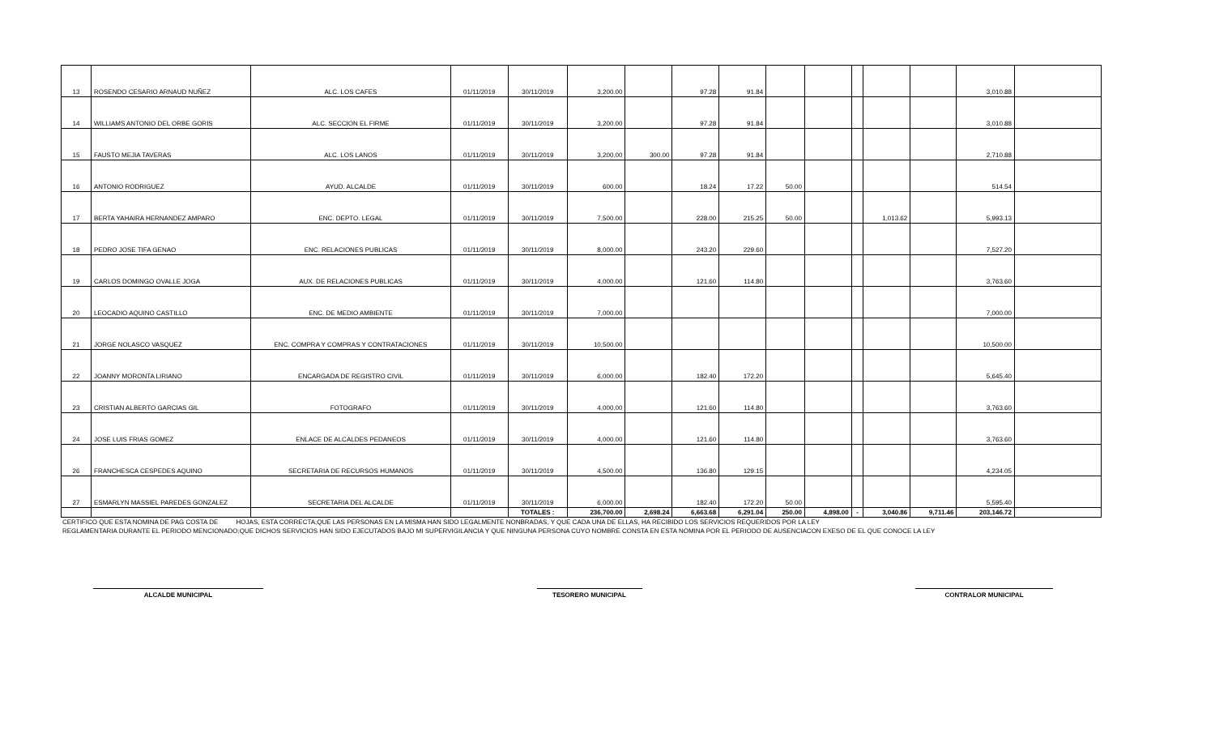| 13 | ROSENDO CESARIO ARNAUD NUÑEZ | ALC. LOS CAFES | 01/11/2019 | 30/11/2019 | 3,200.00 | | 97.28 | 91.84 | | | | | | 3,010.88 | |
| 14 | WILLIAMS ANTONIO DEL ORBE GORIS | ALC. SECCION EL FIRME | 01/11/2019 | 30/11/2019 | 3,200.00 | | 97.28 | 91.84 | | | | | | 3,010.88 | |
| 15 | FAUSTO MEJIA TAVERAS | ALC. LOS LANOS | 01/11/2019 | 30/11/2019 | 3,200.00 | 300.00 | 97.28 | 91.84 | | | | | | 2,710.88 | |
| 16 | ANTONIO RODRIGUEZ | AYUD. ALCALDE | 01/11/2019 | 30/11/2019 | 600.00 | | 18.24 | 17.22 | 50.00 | | | | | 514.54 | |
| 17 | BERTA YAHAIRA HERNANDEZ AMPARO | ENC. DEPTO. LEGAL | 01/11/2019 | 30/11/2019 | 7,500.00 | | 228.00 | 215.25 | 50.00 | | | 1,013.62 | | 5,993.13 | |
| 18 | PEDRO JOSE TIFA GENAO | ENC. RELACIONES PUBLICAS | 01/11/2019 | 30/11/2019 | 8,000.00 | | 243.20 | 229.60 | | | | | | 7,527.20 | |
| 19 | CARLOS DOMINGO OVALLE JOGA | AUX. DE RELACIONES PUBLICAS | 01/11/2019 | 30/11/2019 | 4,000.00 | | 121.60 | 114.80 | | | | | | 3,763.60 | |
| 20 | LEOCADIO AQUINO CASTILLO | ENC. DE MEDIO AMBIENTE | 01/11/2019 | 30/11/2019 | 7,000.00 | | | | | | | | | 7,000.00 | |
| 21 | JORGE NOLASCO VASQUEZ | ENC. COMPRA Y COMPRAS Y CONTRATACIONES | 01/11/2019 | 30/11/2019 | 10,500.00 | | | | | | | | | 10,500.00 | |
| 22 | JOANNY MORONTA LIRIANO | ENCARGADA DE REGISTRO CIVIL | 01/11/2019 | 30/11/2019 | 6,000.00 | | 182.40 | 172.20 | | | | | | 5,645.40 | |
| 23 | CRISTIAN ALBERTO GARCIAS GIL | FOTOGRAFO | 01/11/2019 | 30/11/2019 | 4,000.00 | | 121.60 | 114.80 | | | | | | 3,763.60 | |
| 24 | JOSE LUIS FRIAS GOMEZ | ENLACE DE ALCALDES PEDANEOS | 01/11/2019 | 30/11/2019 | 4,000.00 | | 121.60 | 114.80 | | | | | | 3,763.60 | |
| 26 | FRANCHESCA CESPEDES AQUINO | SECRETARIA DE RECURSOS HUMANOS | 01/11/2019 | 30/11/2019 | 4,500.00 | | 136.80 | 129.15 | | | | | | 4,234.05 | |
| 27 | ESMARLYN MASSIEL PAREDES GONZALEZ | SECRETARIA DEL ALCALDE | 01/11/2019 | 30/11/2019 | 6,000.00 | | 182.40 | 172.20 | 50.00 | | | | | 5,595.40 | |
| | | | | TOTALES : | 236,700.00 | 2,698.24 | 6,663.68 | 6,291.04 | 250.00 | 4,898.00 | - | 3,040.86 | 9,711.46 | 203,146.72 | |
CERTIFICO QUE ESTA NOMINA DE PAG COSTA DE HOJAS, ESTA CORRECTA;QUE LAS PERSONAS EN LA MISMA HAN SIDO LEGALMENTE NONBRADAS, Y QUE CADA UNA DE ELLAS, HA RECIBIDO LOS SERVICIOS REQUERIDOS POR LA LEY
REGLAMENTARIA DURANTE EL PERIODO MENCIONADO;QUE DICHOS SERVICIOS HAN SIDO EJECUTADOS BAJO MI SUPERVIGILANCIA Y QUE NINGUNA PERSONA CUYO NOMBRE CONSTA EN ESTA NOMINA POR EL PERIODO DE AUSENCIACON EXESO DE EL QUE CONOCE LA LEY
ALCALDE MUNICIPAL TESORERO MUNICIPAL CONTRALOR MUNICIPAL